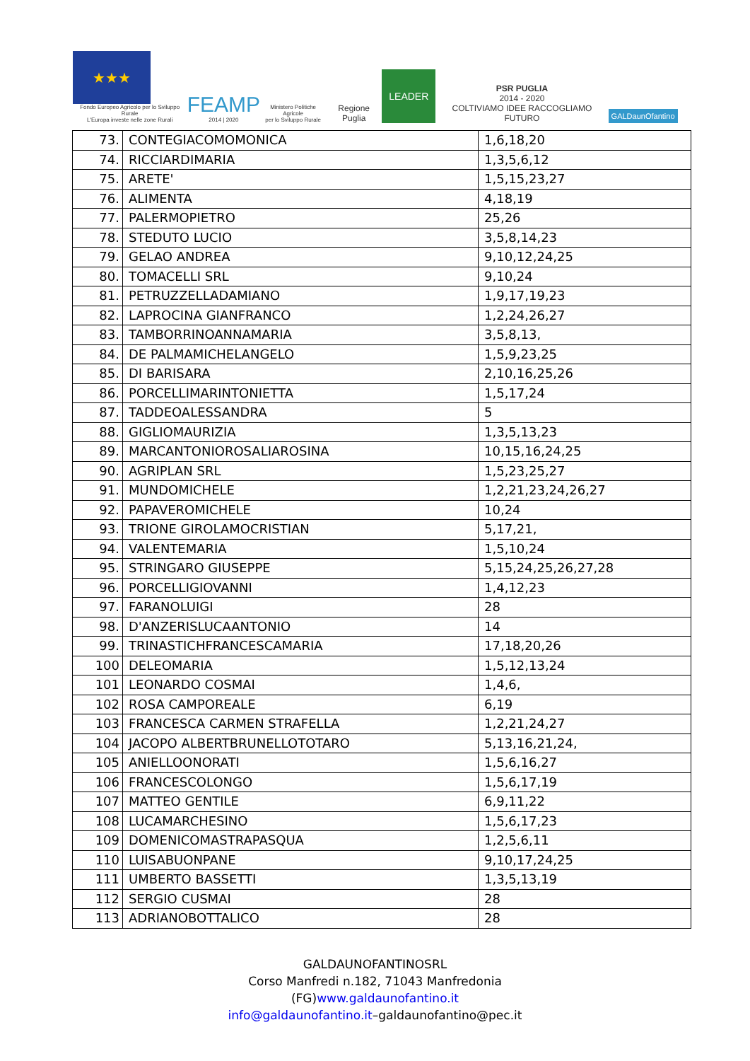★★★
Fondo Europeo Agricolo per lo Sviluppo Rurale
L'Europa investe nelle zone Rurali
FEAMP
2014 | 2020
Ministero Politiche Agricole
per lo Sviluppo Rurale
Regione Puglia
LEADER
PSR PUGLIA
2014 - 2020
COLTIVIAMO IDEE RACCOGLIAMO FUTURO
GALDaunOfantino
| 73. | CONTEGIACOMOMONICA | 1,6,18,20 |
| 74. | RICCIARDIMARIA | 1,3,5,6,12 |
| 75. | ARETE' | 1,5,15,23,27 |
| 76. | ALIMENTA | 4,18,19 |
| 77. | PALERMOPIETRO | 25,26 |
| 78. | STEDUTO LUCIO | 3,5,8,14,23 |
| 79. | GELAO ANDREA | 9,10,12,24,25 |
| 80. | TOMACELLI SRL | 9,10,24 |
| 81. | PETRUZZELLADAMIANO | 1,9,17,19,23 |
| 82. | LAPROCINA GIANFRANCO | 1,2,24,26,27 |
| 83. | TAMBORRINOANNAMARIA | 3,5,8,13, |
| 84. | DE PALMAMICHELANGELO | 1,5,9,23,25 |
| 85. | DI BARISARA | 2,10,16,25,26 |
| 86. | PORCELLIMARINTONIETTA | 1,5,17,24 |
| 87. | TADDEOALESSANDRA | 5 |
| 88. | GIGLIOMAURIZIA | 1,3,5,13,23 |
| 89. | MARCANTONIOROSALIAROSINA | 10,15,16,24,25 |
| 90. | AGRIPLAN SRL | 1,5,23,25,27 |
| 91. | MUNDOMICHELE | 1,2,21,23,24,26,27 |
| 92. | PAPAVEROMICHELE | 10,24 |
| 93. | TRIONE GIROLAMOCRISTIAN | 5,17,21, |
| 94. | VALENTEMARIA | 1,5,10,24 |
| 95. | STRINGARO GIUSEPPE | 5,15,24,25,26,27,28 |
| 96. | PORCELLIGIOVANNI | 1,4,12,23 |
| 97. | FARANOLUIGI | 28 |
| 98. | D'ANZERISLUCAANTONIO | 14 |
| 99. | TRINASTICHFRANCESCAMARIA | 17,18,20,26 |
| 100 | DELEOMARIA | 1,5,12,13,24 |
| 101 | LEONARDO COSMAI | 1,4,6, |
| 102 | ROSA CAMPOREALE | 6,19 |
| 103 | FRANCESCA CARMEN STRAFELLA | 1,2,21,24,27 |
| 104 | JACOPO ALBERTBRUNELLOTOTARO | 5,13,16,21,24, |
| 105 | ANIELLOONORATI | 1,5,6,16,27 |
| 106 | FRANCESCOLONGO | 1,5,6,17,19 |
| 107 | MATTEO GENTILE | 6,9,11,22 |
| 108 | LUCAMARCHESINO | 1,5,6,17,23 |
| 109 | DOMENICOMASTRAPASQUA | 1,2,5,6,11 |
| 110 | LUISABUONPANE | 9,10,17,24,25 |
| 111 | UMBERTO BASSETTI | 1,3,5,13,19 |
| 112 | SERGIO CUSMAI | 28 |
| 113 | ADRIANOBOTTALICO | 28 |
GALDAUNOFANTINOSRL
Corso Manfredi n.182, 71043 Manfredonia
(FG)www.galdaunofantino.it
info@galdaunofantino.it–galdaunofantino@pec.it